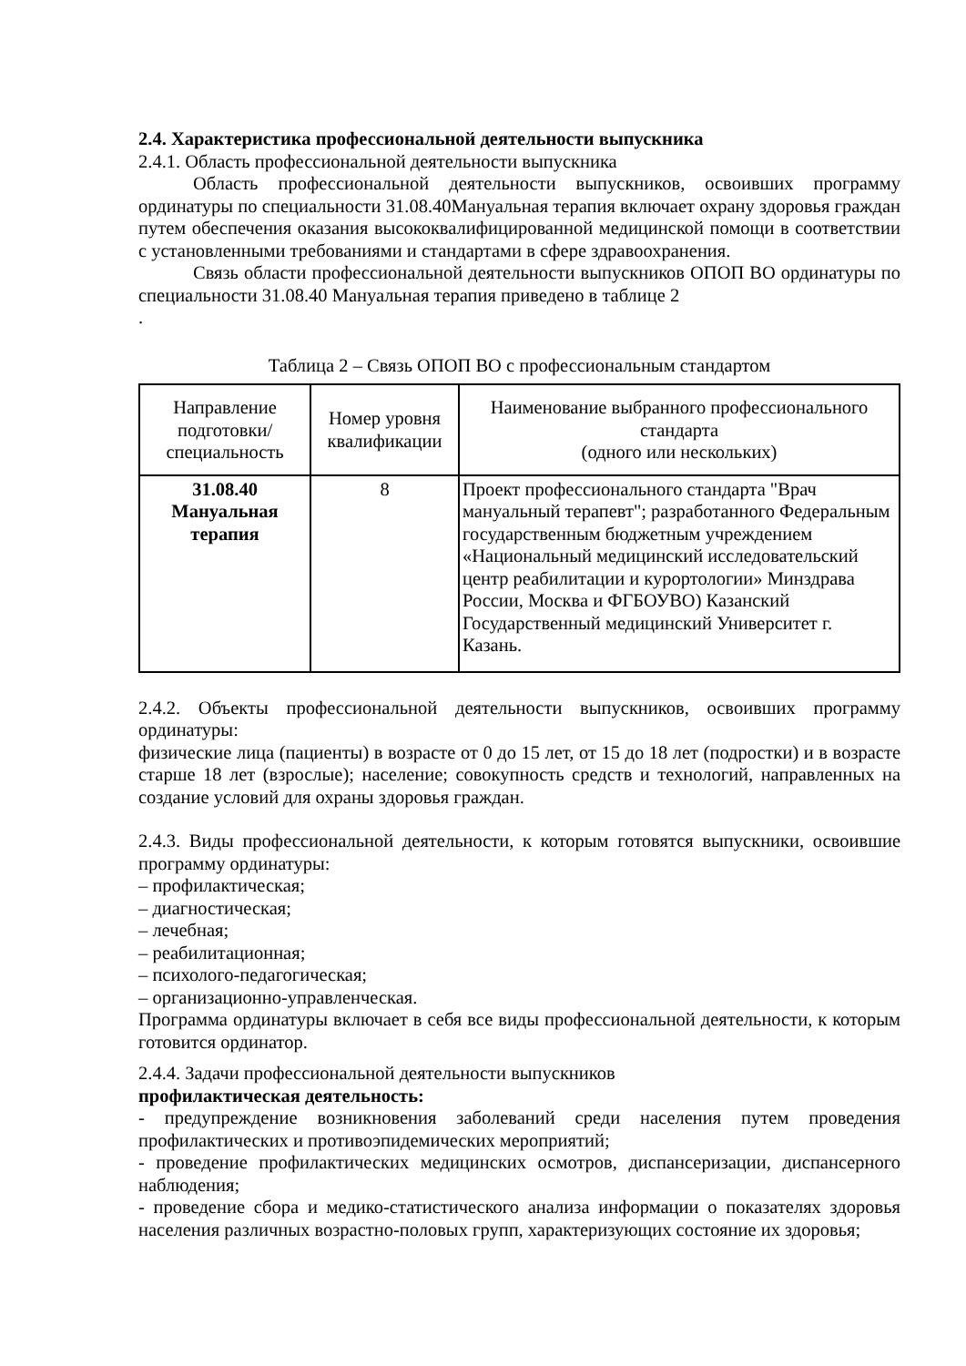2.4. Характеристика профессиональной деятельности выпускника
2.4.1. Область профессиональной деятельности выпускника
Область профессиональной деятельности выпускников, освоивших программу ординатуры по специальности 31.08.40Мануальная терапия включает охрану здоровья граждан путем обеспечения оказания высококвалифицированной медицинской помощи в соответствии с установленными требованиями и стандартами в сфере здравоохранения.
Связь области профессиональной деятельности выпускников ОПОП ВО ординатуры по специальности 31.08.40 Мануальная терапия приведено в таблице 2
.
Таблица 2 – Связь ОПОП ВО с профессиональным стандартом
| Направление подготовки/ специальность | Номер уровня квалификации | Наименование выбранного профессионального стандарта (одного или нескольких) |
| 31.08.40 Мануальная терапия | 8 | Проект профессионального стандарта "Врач мануальный терапевт"; разработанного Федеральным государственным бюджетным учреждением «Национальный медицинский исследовательский центр реабилитации и курортологии» Минздрава России, Москва и ФГБОУВО) Казанский Государственный медицинский Университет г. Казань. |
2.4.2. Объекты профессиональной деятельности выпускников, освоивших программу ординатуры:
физические лица (пациенты) в возрасте от 0 до 15 лет, от 15 до 18 лет (подростки) и в возрасте старше 18 лет (взрослые); население; совокупность средств и технологий, направленных на создание условий для охраны здоровья граждан.
2.4.3. Виды профессиональной деятельности, к которым готовятся выпускники, освоившие программу ординатуры:
– профилактическая;
– диагностическая;
– лечебная;
– реабилитационная;
– психолого-педагогическая;
– организационно-управленческая.
Программа ординатуры включает в себя все виды профессиональной деятельности, к которым готовится ординатор.
2.4.4. Задачи профессиональной деятельности выпускников
профилактическая деятельность:
- предупреждение возникновения заболеваний среди населения путем проведения профилактических и противоэпидемических мероприятий;
- проведение профилактических медицинских осмотров, диспансеризации, диспансерного наблюдения;
- проведение сбора и медико-статистического анализа информации о показателях здоровья населения различных возрастно-половых групп, характеризующих состояние их здоровья;